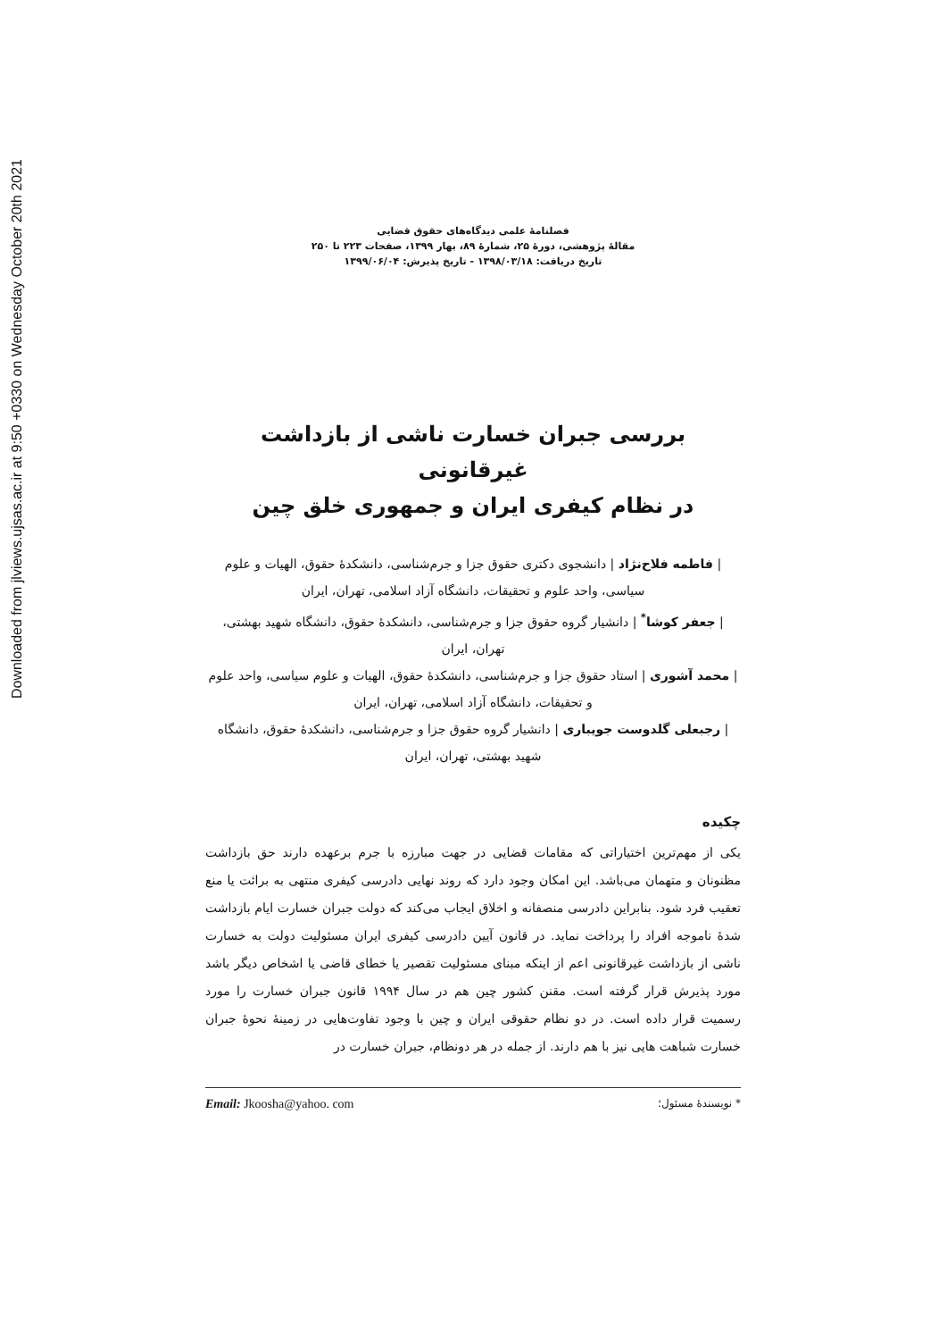Downloaded from jlviews.ujsas.ac.ir at 9:50 +0330 on Wednesday October 20th 2021
فصلنامهٔ علمی دیدگاه‌های حقوق قضایی
مقالهٔ پژوهشی، دورهٔ ۲۵، شمارهٔ ۸۹، بهار ۱۳۹۹، صفحات ۲۲۳ تا ۲۵۰
تاریخ دریافت: ۱۳۹۸/۰۳/۱۸ - تاریخ پذیرش: ۱۳۹۹/۰۶/۰۴
بررسی جبران خسارت ناشی از بازداشت غیرقانونی
در نظام کیفری ایران و جمهوری خلق چین
| فاطمه فلاح‌نژاد | دانشجوی دکتری حقوق جزا و جرم‌شناسی، دانشکدهٔ حقوق، الهیات و علوم سیاسی، واحد علوم و تحقیقات، دانشگاه آزاد اسلامی، تهران، ایران
| جعفر کوشا<sup>*</sup> | دانشیار گروه حقوق جزا و جرم‌شناسی، دانشکدهٔ حقوق، دانشگاه شهید بهشتی، تهران، ایران
| محمد آشوری | استاد حقوق جزا و جرم‌شناسی، دانشکدهٔ حقوق، الهیات و علوم سیاسی، واحد علوم و تحقیقات، دانشگاه آزاد اسلامی، تهران، ایران
| رجبعلی گلدوست جویباری | دانشیار گروه حقوق جزا و جرم‌شناسی، دانشکدهٔ حقوق، دانشگاه شهید بهشتی، تهران، ایران
چکیده
یکی از مهم‌ترین اختیاراتی که مقامات قضایی در جهت مبارزه با جرم برعهده دارند حق بازداشت مظنونان و متهمان می‌باشد. این امکان وجود دارد که روند نهایی دادرسی کیفری منتهی به برائت یا منع تعقیب فرد شود. بنابراین دادرسی منصفانه و اخلاق ایجاب می‌کند که دولت جبران خسارت ایام بازداشت شدهٔ ناموجه افراد را پرداخت نماید. در قانون آیین دادرسی کیفری ایران مسئولیت دولت به خسارت ناشی از بازداشت غیرقانونی اعم از اینکه مبنای مسئولیت تقصیر یا خطای قاضی یا اشخاص دیگر باشد مورد پذیرش قرار گرفته است. مقنن کشور چین هم در سال ۱۹۹۴ قانون جبران خسارت را مورد رسمیت قرار داده است. در دو نظام حقوقی ایران و چین با وجود تفاوت‌هایی در زمینهٔ نحوهٔ جبران خسارت شباهت هایی نیز با هم دارند. از جمله در هر دونظام، جبران خسارت در
* نویسندهٔ مسئول؛ Email: Jkoosha@yahoo. com